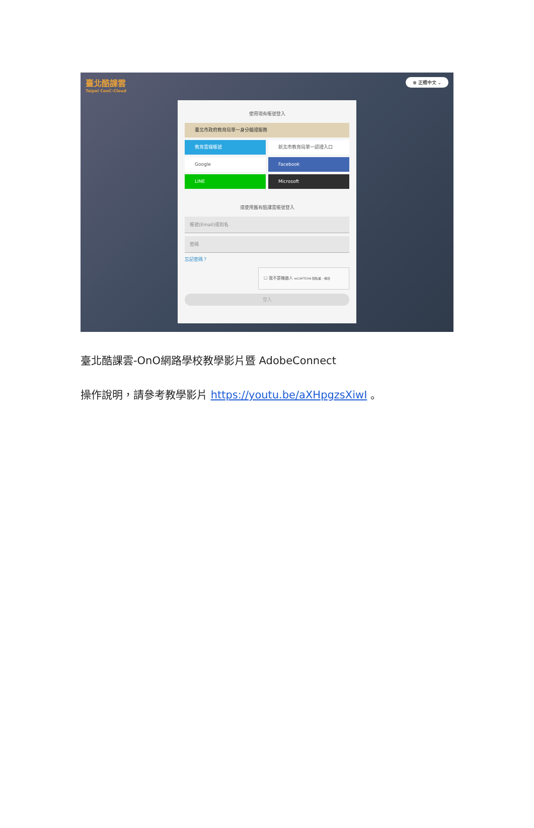臺北酷課雲
Taipei CooC-Cloud
⊕ 正體中文 ⌄
使用現有帳號登入
臺北市政府教育局單一身分驗證服務
教育雲端帳號 新北市教育局單一認證入口
Google Facebook
LINE Microsoft
或使用舊有酷課雲帳號登入
帳號(Email)或別名
密碼
忘記密碼？
☐ 我不是機器人 reCAPTCHA 隱私權 - 條款
登入
臺北酷課雲-OnO網路學校教學影片暨 AdobeConnect
操作說明，請參考教學影片 https://youtu.be/aXHpgzsXiwI 。